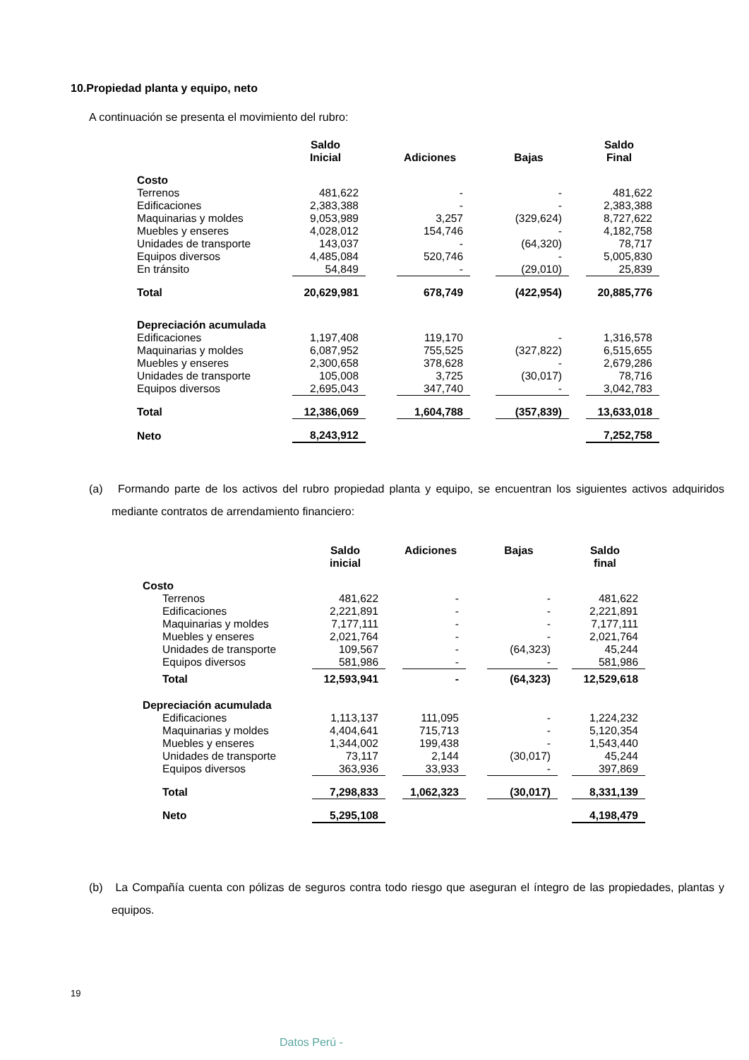10.Propiedad planta y equipo, neto
A continuación se presenta el movimiento del rubro:
| | Saldo Inicial | | Adiciones | | Bajas | | Saldo Final |
| --- | --- | --- | --- | --- | --- | --- | --- |
| Costo | | | | | | | |
| Terrenos | 481,622 | | - | | - | | 481,622 |
| Edificaciones | 2,383,388 | | - | | - | | 2,383,388 |
| Maquinarias y moldes | 9,053,989 | | 3,257 | | (329,624) | | 8,727,622 |
| Muebles y enseres | 4,028,012 | | 154,746 | | - | | 4,182,758 |
| Unidades de transporte | 143,037 | | - | | (64,320) | | 78,717 |
| Equipos diversos | 4,485,084 | | 520,746 | | - | | 5,005,830 |
| En tránsito | 54,849 | | - | | (29,010) | | 25,839 |
| Total | 20,629,981 | | 678,749 | | (422,954) | | 20,885,776 |
| Depreciación acumulada | | | | | | | |
| Edificaciones | 1,197,408 | | 119,170 | | - | | 1,316,578 |
| Maquinarias y moldes | 6,087,952 | | 755,525 | | (327,822) | | 6,515,655 |
| Muebles y enseres | 2,300,658 | | 378,628 | | - | | 2,679,286 |
| Unidades de transporte | 105,008 | | 3,725 | | (30,017) | | 78,716 |
| Equipos diversos | 2,695,043 | | 347,740 | | - | | 3,042,783 |
| Total | 12,386,069 | | 1,604,788 | | (357,839) | | 13,633,018 |
| Neto | 8,243,912 | | | | | | 7,252,758 |
(a) Formando parte de los activos del rubro propiedad planta y equipo, se encuentran los siguientes activos adquiridos mediante contratos de arrendamiento financiero:
| | Saldo inicial | | Adiciones | | Bajas | | Saldo final |
| --- | --- | --- | --- | --- | --- | --- | --- |
| Costo | | | | | | | |
| Terrenos | 481,622 | | - | | - | | 481,622 |
| Edificaciones | 2,221,891 | | - | | - | | 2,221,891 |
| Maquinarias y moldes | 7,177,111 | | - | | - | | 7,177,111 |
| Muebles y enseres | 2,021,764 | | - | | - | | 2,021,764 |
| Unidades de transporte | 109,567 | | - | | (64,323) | | 45,244 |
| Equipos diversos | 581,986 | | - | | - | | 581,986 |
| Total | 12,593,941 | | - | | (64,323) | | 12,529,618 |
| Depreciación acumulada | | | | | | | |
| Edificaciones | 1,113,137 | | 111,095 | | - | | 1,224,232 |
| Maquinarias y moldes | 4,404,641 | | 715,713 | | - | | 5,120,354 |
| Muebles y enseres | 1,344,002 | | 199,438 | | - | | 1,543,440 |
| Unidades de transporte | 73,117 | | 2,144 | | (30,017) | | 45,244 |
| Equipos diversos | 363,936 | | 33,933 | | - | | 397,869 |
| Total | 7,298,833 | | 1,062,323 | | (30,017) | | 8,331,139 |
| Neto | 5,295,108 | | | | | | 4,198,479 |
(b) La Compañía cuenta con pólizas de seguros contra todo riesgo que aseguran el íntegro de las propiedades, plantas y equipos.
19
Datos Perú -